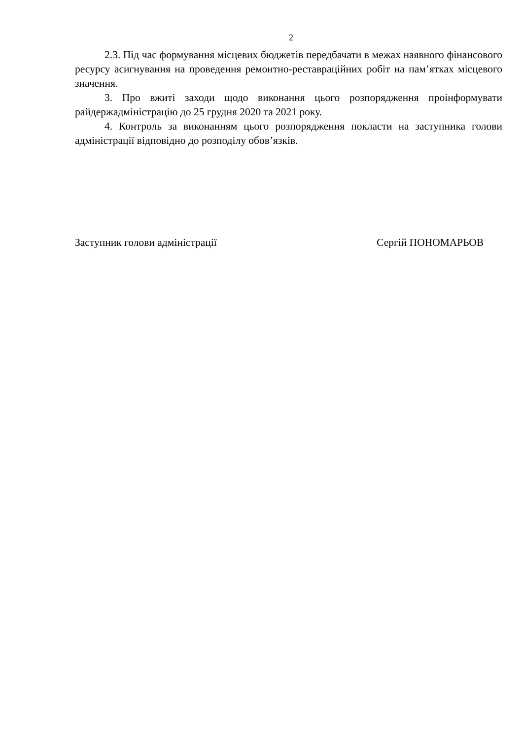2
2.3. Під час формування місцевих бюджетів передбачати в межах наявного фінансового ресурсу асигнування на проведення ремонтно-реставраційних робіт на пам’ятках місцевого значення.
3. Про вжиті заходи щодо виконання цього розпорядження проінформувати райдержадміністрацію до 25 грудня 2020 та 2021 року.
4. Контроль за виконанням цього розпорядження покласти на заступника голови адміністрації відповідно до розподілу обов’язків.
Заступник голови адміністрації Сергій ПОНОМАРЬОВ